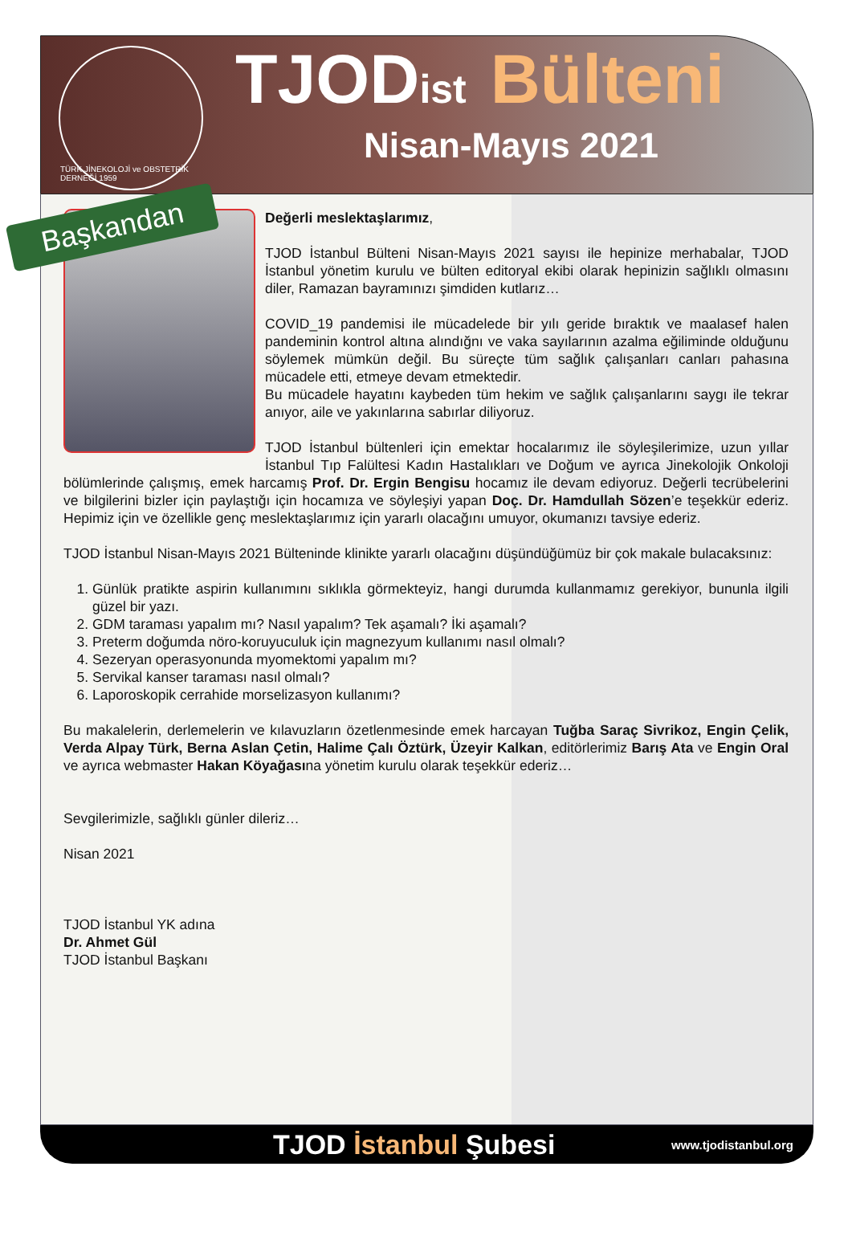TÜRK JİNEKOLOJİ ve OBSTETRİK DERNEĞİ 1959
TJODist Bülteni
Nisan-Mayıs 2021
Başkandan
Değerli meslektaşlarımız,
TJOD İstanbul Bülteni Nisan-Mayıs 2021 sayısı ile hepinize merhabalar, TJOD İstanbul yönetim kurulu ve bülten editoryal ekibi olarak hepinizin sağlıklı olmasını diler, Ramazan bayramınızı şimdiden kutlarız…
COVID_19 pandemisi ile mücadelede bir yılı geride bıraktık ve maalasef halen pandeminin kontrol altına alındığnı ve vaka sayılarının azalma eğiliminde olduğunu söylemek mümkün değil. Bu süreçte tüm sağlık çalışanları canları pahasına mücadele etti, etmeye devam etmektedir.
Bu mücadele hayatını kaybeden tüm hekim ve sağlık çalışanlarını saygı ile tekrar anıyor, aile ve yakınlarına sabırlar diliyoruz.
TJOD İstanbul bültenleri için emektar hocalarımız ile söyleşilerimize, uzun yıllar İstanbul Tıp Falültesi Kadın Hastalıkları ve Doğum ve ayrıca Jinekolojik Onkoloji bölümlerinde çalışmış, emek harcamış Prof. Dr. Ergin Bengisu hocamız ile devam ediyoruz. Değerli tecrübelerini ve bilgilerini bizler için paylaştığı için hocamıza ve söyleşiyi yapan Doç. Dr. Hamdullah Sözen’e teşekkür ederiz. Hepimiz için ve özellikle genç meslektaşlarımız için yararlı olacağını umuyor, okumanızı tavsiye ederiz.
TJOD İstanbul Nisan-Mayıs 2021 Bülteninde klinikte yararlı olacağını düşündüğümüz bir çok makale bulacaksınız:
1. Günlük pratikte aspirin kullanımını sıklıkla görmekteyiz, hangi durumda kullanmamız gerekiyor, bununla ilgili güzel bir yazı.
2. GDM taraması yapalım mı? Nasıl yapalım? Tek aşamalı? İki aşamalı?
3. Preterm doğumda nöro-koruyuculuk için magnezyum kullanımı nasıl olmalı?
4. Sezeryan operasyonunda myomektomi yapalım mı?
5. Servikal kanser taraması nasıl olmalı?
6. Laporoskopik cerrahide morselizasyon kullanımı?
Bu makalelerin, derlemelerin ve kılavuzların özetlenmesinde emek harcayan Tuğba Saraç Sivrikoz, Engin Çelik, Verda Alpay Türk, Berna Aslan Çetin, Halime Çalı Öztürk, Üzeyir Kalkan, editörlerimiz Barış Ata ve Engin Oral ve ayrıca webmaster Hakan Köyağasına yönetim kurulu olarak teşekkür ederiz…
Sevgilerimizle, sağlıklı günler dileriz…
Nisan 2021
TJOD İstanbul YK adına
Dr. Ahmet Gül
TJOD İstanbul Başkanı
TJOD İstanbul Şubesi
www.tjodistanbul.org